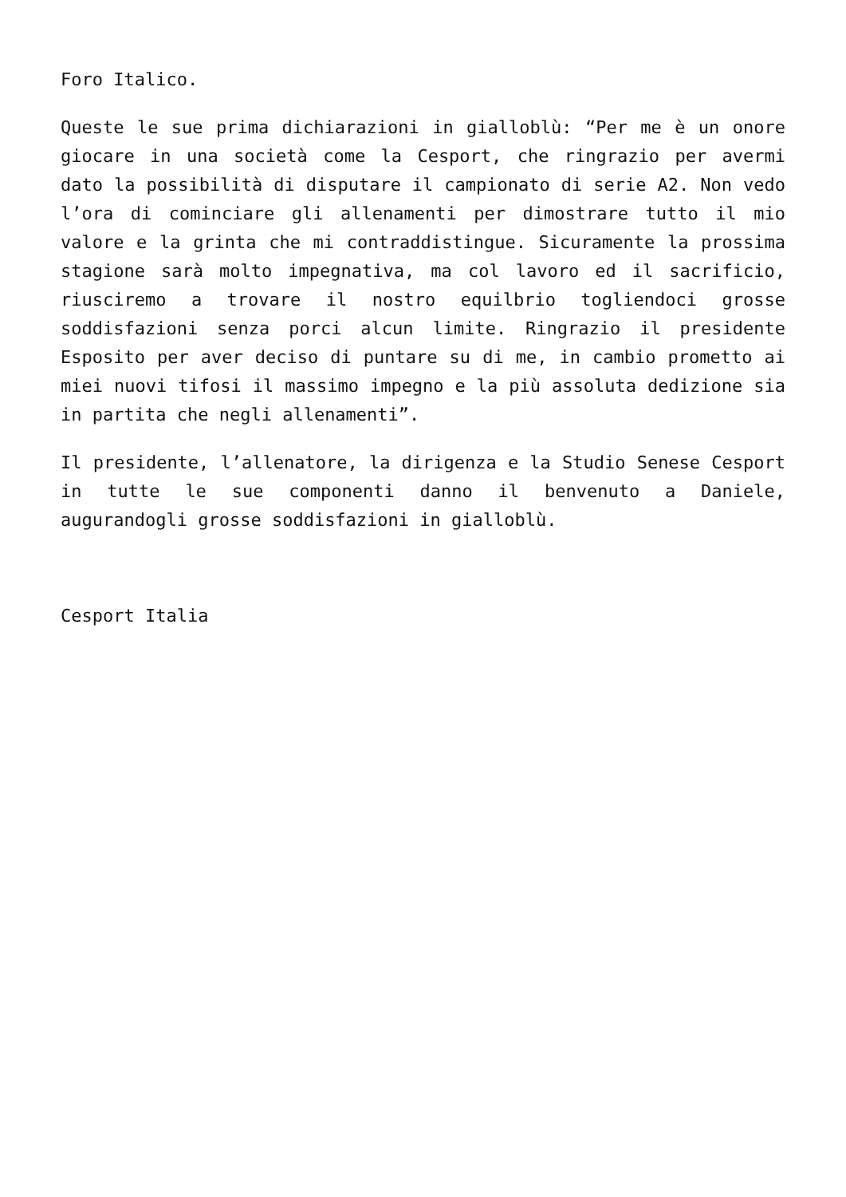Foro Italico.
Queste le sue prima dichiarazioni in gialloblù: “Per me è un onore giocare in una società come la Cesport, che ringrazio per avermi dato la possibilità di disputare il campionato di serie A2. Non vedo l’ora di cominciare gli allenamenti per dimostrare tutto il mio valore e la grinta che mi contraddistingue. Sicuramente la prossima stagione sarà molto impegnativa, ma col lavoro ed il sacrificio, riusciremo a trovare il nostro equilbrio togliendoci grosse soddisfazioni senza porci alcun limite. Ringrazio il presidente Esposito per aver deciso di puntare su di me, in cambio prometto ai miei nuovi tifosi il massimo impegno e la più assoluta dedizione sia in partita che negli allenamenti”.
Il presidente, l’allenatore, la dirigenza e la Studio Senese Cesport in tutte le sue componenti danno il benvenuto a Daniele, augurandogli grosse soddisfazioni in gialloblù.
Cesport Italia